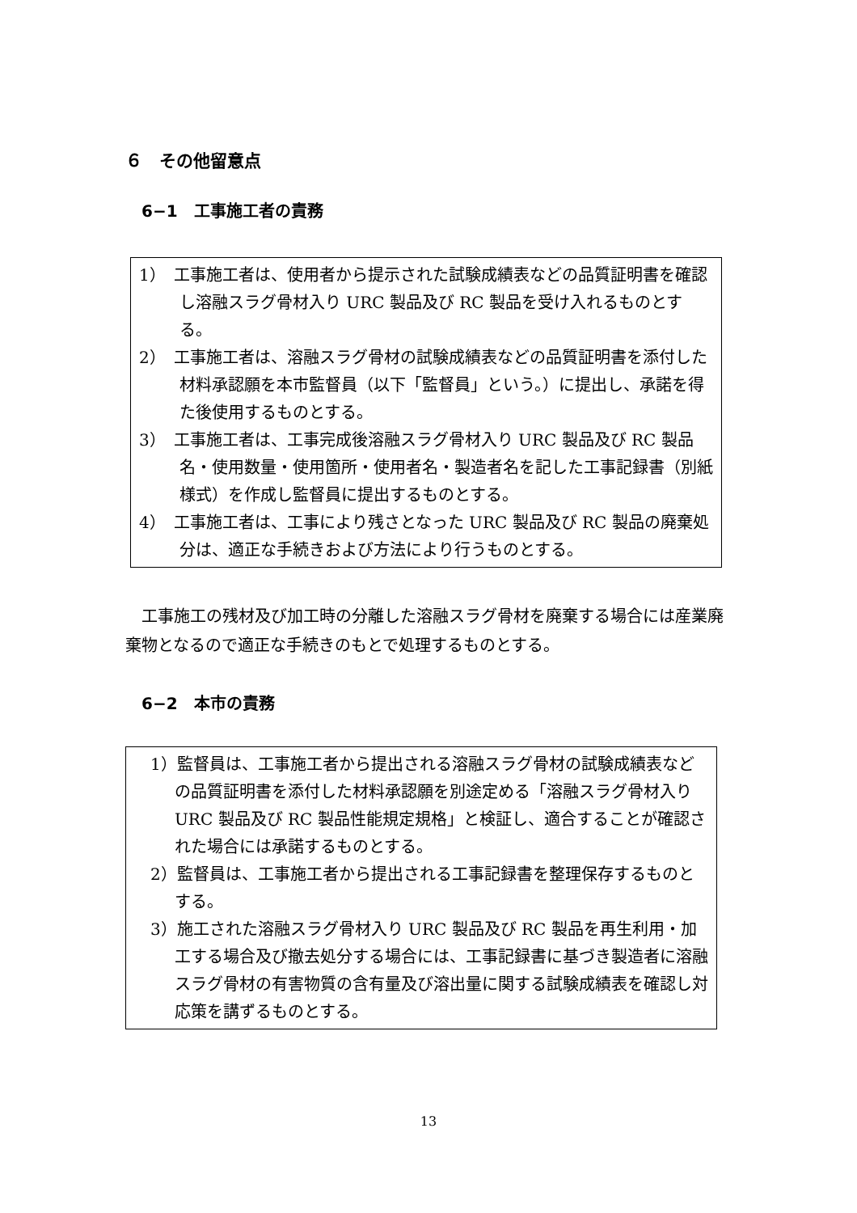６　その他留意点
6−1　工事施工者の責務
1）　工事施工者は、使用者から提示された試験成績表などの品質証明書を確認し溶融スラグ骨材入り URC 製品及び RC 製品を受け入れるものとする。
2）　工事施工者は、溶融スラグ骨材の試験成績表などの品質証明書を添付した材料承認願を本市監督員（以下「監督員」という。）に提出し、承諾を得た後使用するものとする。
3）　工事施工者は、工事完成後溶融スラグ骨材入り URC 製品及び RC 製品名・使用数量・使用箇所・使用者名・製造者名を記した工事記録書（別紙様式）を作成し監督員に提出するものとする。
4）　工事施工者は、工事により残さとなった URC 製品及び RC 製品の廃棄処分は、適正な手続きおよび方法により行うものとする。
工事施工の残材及び加工時の分離した溶融スラグ骨材を廃棄する場合には産業廃棄物となるので適正な手続きのもとで処理するものとする。
6−2　本市の責務
1）監督員は、工事施工者から提出される溶融スラグ骨材の試験成績表などの品質証明書を添付した材料承認願を別途定める「溶融スラグ骨材入り URC 製品及び RC 製品性能規定規格」と検証し、適合することが確認された場合には承諾するものとする。
2）監督員は、工事施工者から提出される工事記録書を整理保存するものとする。
3）施工された溶融スラグ骨材入り URC 製品及び RC 製品を再生利用・加工する場合及び撤去処分する場合には、工事記録書に基づき製造者に溶融スラグ骨材の有害物質の含有量及び溶出量に関する試験成績表を確認し対応策を講ずるものとする。
13